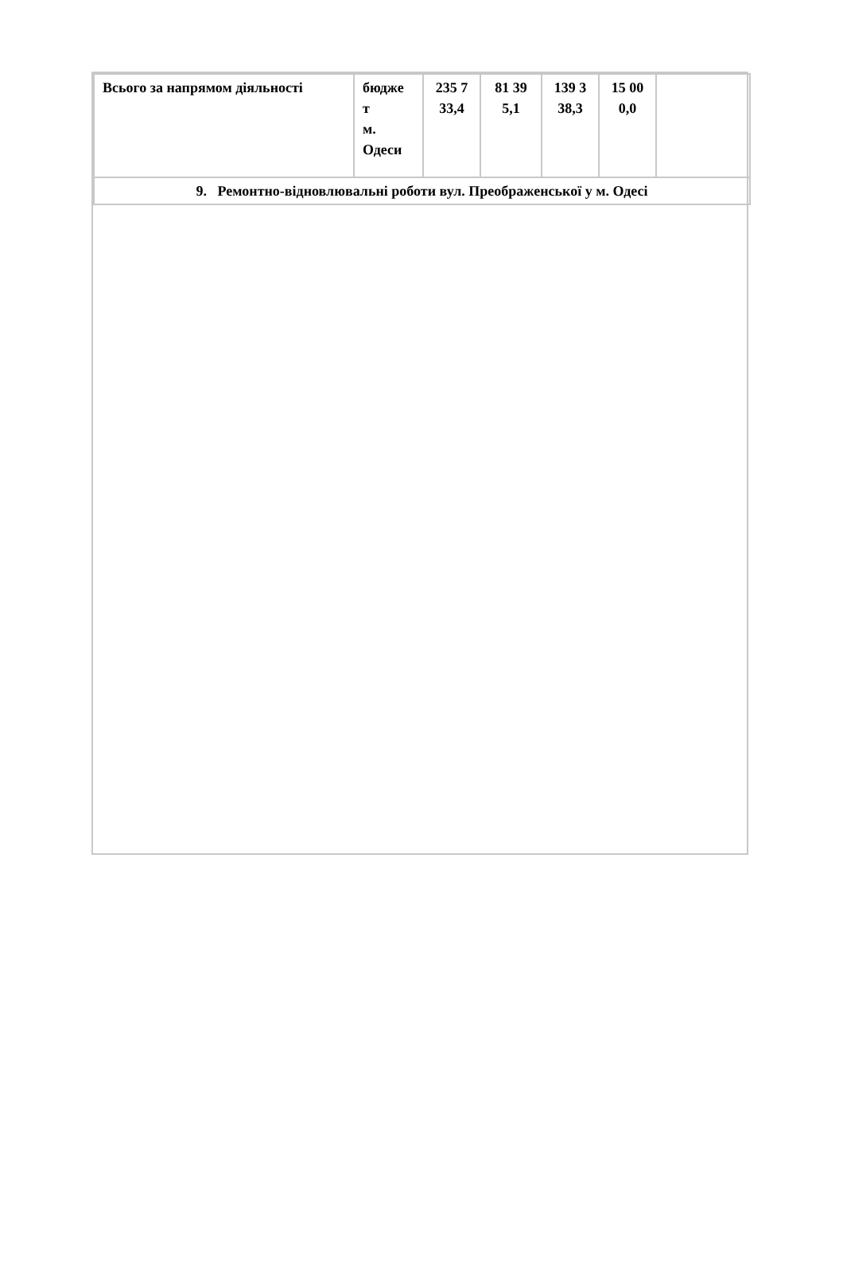| Всього за напрямом діяльності | бюдже т м. Одеси | 235 7 33,4 | 81 39 5,1 | 139 3 38,3 | 15 00 0,0 | |
| 9. Ремонтно-відновлювальні роботи вул. Преображенської у м. Одесі | | | | | | |